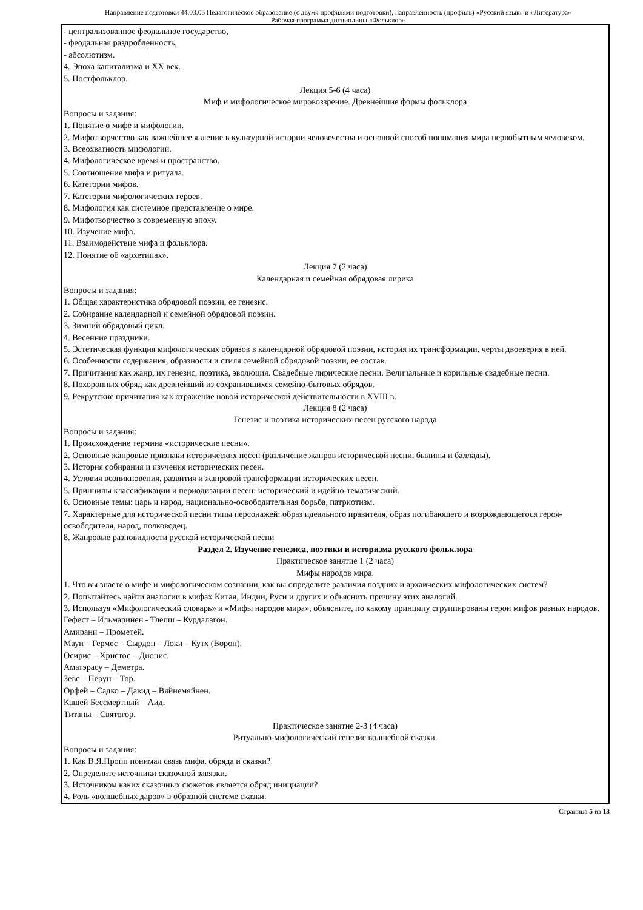Направление подготовки 44.03.05 Педагогическое образование (с двумя профилями подготовки), направленность (профиль) «Русский язык» и «Литература»
Рабочая программа дисциплины «Фольклор»
- централизованное феодальное государство,
- феодальная раздробленность,
- абсолютизм.
4. Эпоха капитализма и XX век.
5. Постфольклор.
Лекция 5-6 (4 часа)
Миф и мифологическое мировоззрение. Древнейшие формы фольклора
Вопросы и задания:
1. Понятие о мифе и мифологии.
2. Мифотворчество как важнейшее явление в культурной истории человечества и основной способ понимания мира первобытным человеком.
3. Всеохватность мифологии.
4. Мифологическое время и пространство.
5. Соотношение мифа и ритуала.
6. Категории мифов.
7. Категории мифологических героев.
8. Мифология как системное представление о мире.
9. Мифотворчество в современную эпоху.
10. Изучение мифа.
11. Взаимодействие мифа и фольклора.
12. Понятие об «архетипах».
Лекция 7 (2 часа)
Календарная и семейная обрядовая лирика
Вопросы и задания:
1. Общая характеристика обрядовой поэзии, ее генезис.
2. Собирание календарной и семейной обрядовой поэзии.
3. Зимний обрядовый цикл.
4. Весенние праздники.
5. Эстетическая функция мифологических образов в календарной обрядовой поэзии, история их трансформации, черты двоеверия в ней.
6. Особенности содержания, образности и стиля семейной обрядовой поэзии, ее состав.
7. Причитания как жанр, их генезис, поэтика, эволюция. Свадебные лирические песни. Величальные и корильные свадебные песни.
8. Похоронных обряд как древнейший из сохранившихся семейно-бытовых обрядов.
9. Рекрутские причитания как отражение новой исторической действительности в XVIII в.
Лекция 8 (2 часа)
Генезис и поэтика исторических песен русского народа
Вопросы и задания:
1. Происхождение термина «исторические песни».
2. Основные жанровые признаки исторических песен (различение жанров исторической песни, былины и баллады).
3. История собирания и изучения исторических песен.
4. Условия возникновения, развития и жанровой трансформации исторических песен.
5. Принципы классификации и периодизации песен: исторический и идейно-тематический.
6. Основные темы: царь и народ, национально-освободительная борьба, патриотизм.
7. Характерные для исторической песни типы персонажей: образ идеального правителя, образ погибающего и возрождающегося героя-освободителя, народ, полководец.
8. Жанровые разновидности русской исторической песни
Раздел 2. Изучение генезиса, поэтики и историзма русского фольклора
Практическое занятие 1 (2 часа)
Мифы народов мира.
1. Что вы знаете о мифе и мифологическом сознании, как вы определите различия поздних и архаических мифологических систем?
2. Попытайтесь найти аналогии в мифах Китая, Индии, Руси и других и объяснить причину этих аналогий.
3. Используя «Мифологический словарь» и «Мифы народов мира», объясните, по какому принципу сгруппированы герои мифов разных народов.
Гефест – Ильмаринен - Тлепш – Курдалагон.
Амирани – Прометей.
Мауи – Гермес – Сырдон – Локи – Кутх (Ворон).
Осирис – Христос – Дионис.
Аматэрасу – Деметра.
Зевс – Перун – Тор.
Орфей – Садко – Давид – Вяйнемяйнен.
Кащей Бессмертный – Аид.
Титаны – Святогор.
Практическое занятие 2-3 (4 часа)
Ритуально-мифологический генезис волшебной сказки.
Вопросы и задания:
1. Как В.Я.Пропп понимал связь мифа, обряда и сказки?
2. Определите источники сказочной завязки.
3. Источником каких сказочных сюжетов является обряд инициации?
4. Роль «волшебных даров» в образной системе сказки.
Страница 5 из 13